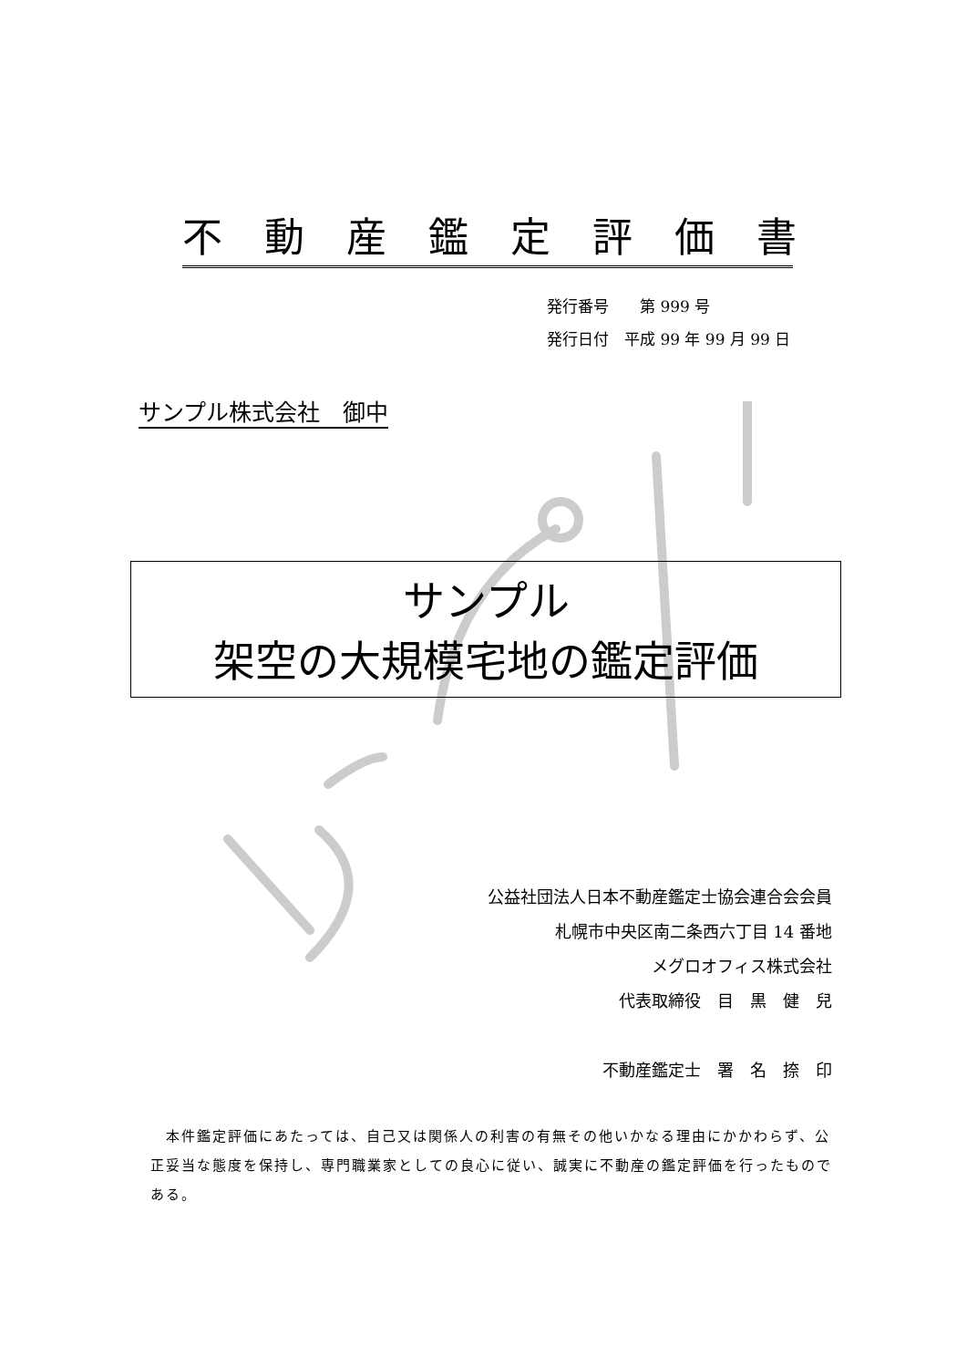不動産鑑定評価書
発行番号　　第 999 号
発行日付　平成 99 年 99 月 99 日
サンプル株式会社　御中
サンプル
架空の大規模宅地の鑑定評価
公益社団法人日本不動産鑑定士協会連合会会員
札幌市中央区南二条西六丁目 14 番地
メグロオフィス株式会社
代表取締役　目　黒　健　兒
不動産鑑定士　署　名　捺　印
　本件鑑定評価にあたっては、自己又は関係人の利害の有無その他いかなる理由にかかわらず、公正妥当な態度を保持し、専門職業家としての良心に従い、誠実に不動産の鑑定評価を行ったものである。